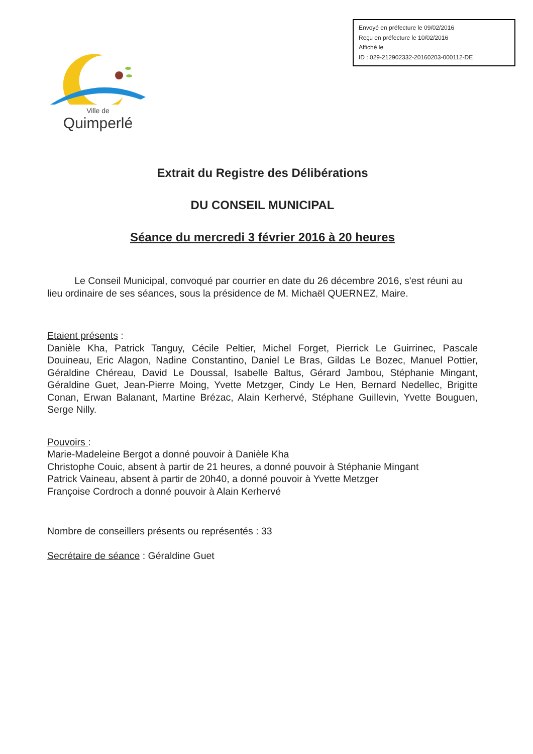Envoyé en préfecture le 09/02/2016
Reçu en préfecture le 10/02/2016
Affiché le
ID : 029-212902332-20160203-000112-DE
Ville de
Quimperlé
Extrait du Registre des Délibérations
DU CONSEIL MUNICIPAL
Séance du mercredi 3 février 2016 à 20 heures
Le Conseil Municipal, convoqué par courrier en date du 26 décembre 2016, s'est réuni au lieu ordinaire de ses séances, sous la présidence de M. Michaël QUERNEZ, Maire.
Etaient présents :
Danièle Kha, Patrick Tanguy, Cécile Peltier, Michel Forget, Pierrick Le Guirrinec, Pascale Douineau, Eric Alagon, Nadine Constantino, Daniel Le Bras, Gildas Le Bozec, Manuel Pottier, Géraldine Chéreau, David Le Doussal, Isabelle Baltus, Gérard Jambou, Stéphanie Mingant, Géraldine Guet, Jean-Pierre Moing, Yvette Metzger, Cindy Le Hen, Bernard Nedellec, Brigitte Conan, Erwan Balanant, Martine Brézac, Alain Kerhervé, Stéphane Guillevin, Yvette Bouguen, Serge Nilly.
Pouvoirs :
Marie-Madeleine Bergot a donné pouvoir à Danièle Kha
Christophe Couic, absent à partir de 21 heures, a donné pouvoir à Stéphanie Mingant
Patrick Vaineau, absent à partir de 20h40, a donné pouvoir à Yvette Metzger
Françoise Cordroch a donné pouvoir à Alain Kerhervé
Nombre de conseillers présents ou représentés : 33
Secrétaire de séance : Géraldine Guet